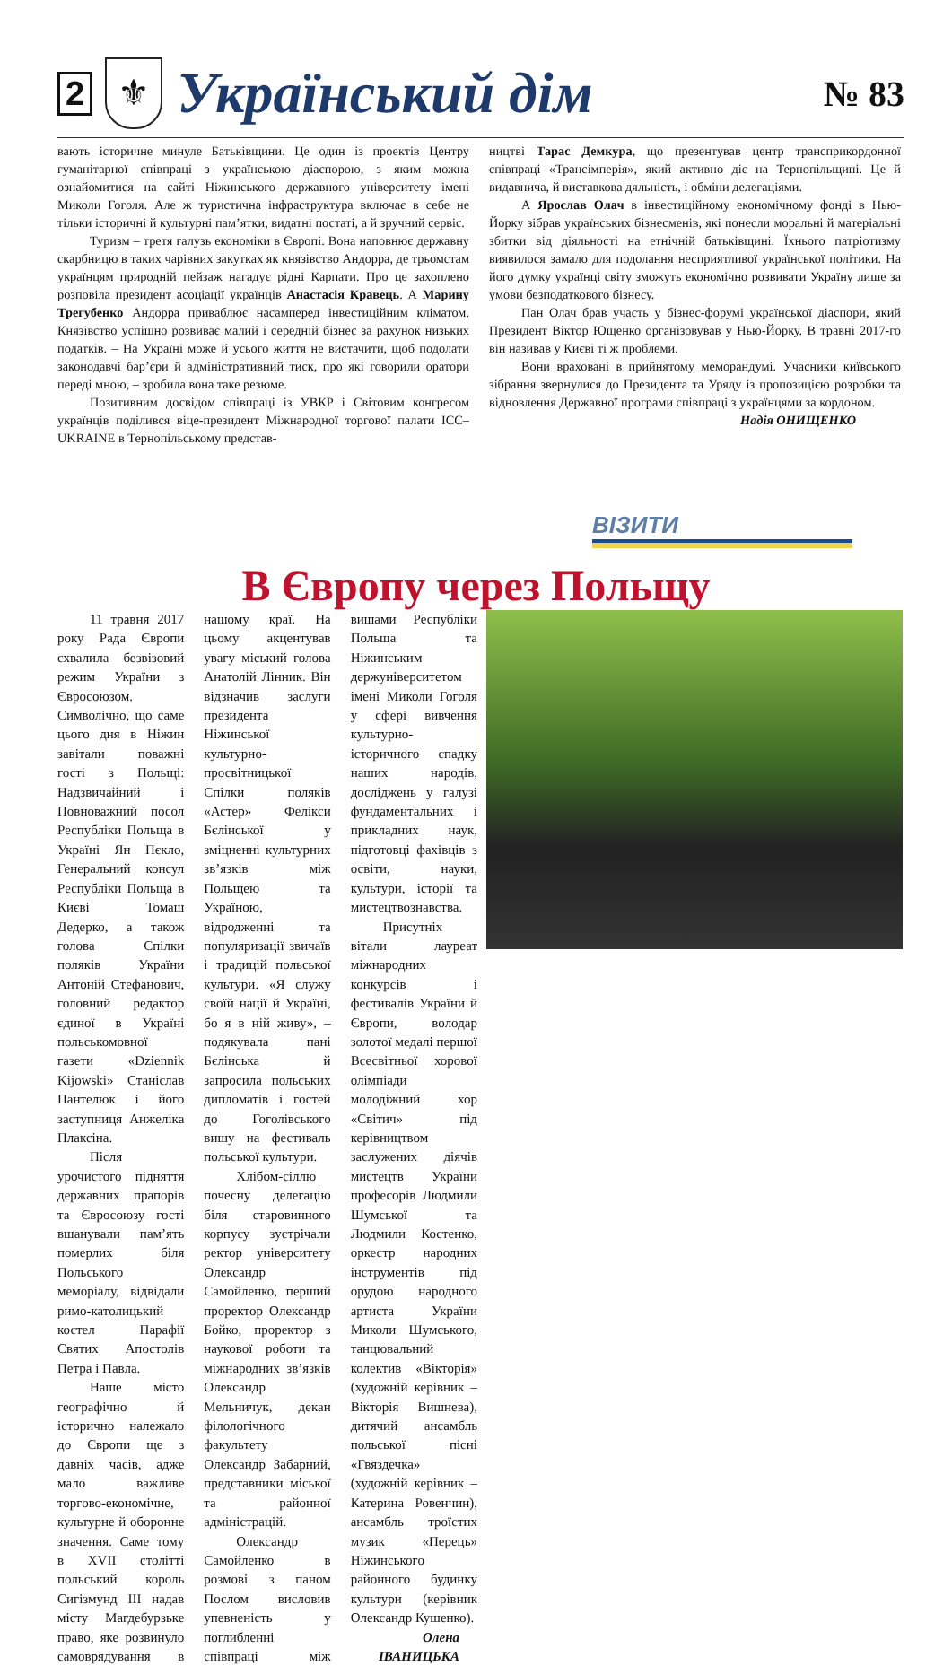2 ⚜ Український дім № 83
вають історичне минуле Батьківщини. Це один із проектів Центру гуманітарної співпраці з українською діаспорою, з яким можна ознайомитися на сайті Ніжинського державного університету імені Миколи Гоголя. Але ж туристична інфраструктура включає в себе не тільки історичні й культурні пам’ятки, видатні постаті, а й зручний сервіс.
Туризм – третя галузь економіки в Європі. Вона наповнює державну скарбницю в таких чарівних закутках як князівство Андорра, де трьомстам українцям природній пейзаж нагадує рідні Карпати. Про це захоплено розповіла президент асоціації українців Анастасія Кравець. А Марину Трегубенко Андорра приваблює насамперед інвестиційним кліматом. Князівство успішно розвиває малий і середній бізнес за рахунок низьких податків. – На Україні може й усього життя не вистачити, щоб подолати законодавчі бар’єри й адміністративний тиск, про які говорили оратори переді мною, – зробила вона таке резюме.
Позитивним досвідом співпраці із УВКР і Світовим конгресом українців поділився віце-президент Міжнародної торгової палати ICC–UKRAINE в Тернопільському представ-
ництві Тарас Демкура, що презентував центр трансприкордонної співпраці «Трансімперія», який активно діє на Тернопільщині. Це й видавнича, й виставкова дяльність, і обміни делегаціями.
А Ярослав Олач в інвестиційному економічному фонді в Нью-Йорку зібрав українських бізнесменів, які понесли моральні й матеріальні збитки від діяльності на етнічній батьківщині. Їхнього патріотизму виявилося замало для подолання несприятливої української політики. На його думку українці світу зможуть економічно розвивати Україну лише за умови безподаткового бізнесу.
Пан Олач брав участь у бізнес-форумі української діаспори, який Президент Віктор Ющенко організовував у Нью-Йорку. В травні 2017-го він називав у Києві ті ж проблеми.
Вони враховані в прийнятому меморандумі. Учасники київського зібрання звернулися до Президента та Уряду із пропозицією розробки та відновлення Державної програми співпраці з українцями за кордоном.
Надія ОНИЩЕНКО
ВІЗИТИ
В Європу через Польщу
11 травня 2017 року Рада Європи схвалила безвізовий режим України з Євросоюзом. Символічно, що саме цього дня в Ніжин завітали поважні гості з Польщі: Надзвичайний і Повноважний посол Республіки Польща в Україні Ян Пєкло, Генеральний консул Республіки Польща в Києві Томаш Дедерко, а також голова Спілки поляків України Антоній Стефанович, головний редактор єдиної в Україні польськомовної газети «Dziennik Kijowski» Станіслав Пантелюк і його заступниця Анжеліка Плаксіна.
Після урочистого підняття державних прапорів та Євросоюзу гості вшанували пам’ять померлих біля Польського меморіалу, відвідали римо-католицький костел Парафії Святих Апостолів Петра і Павла.
Наше місто географічно й історично належало до Європи ще з давніх часів, адже мало важливе торгово-економічне, культурне й оборонне значення. Саме тому в XVII столітті польський король Сигізмунд III надав місту Магдебурзьке право, яке розвинуло самоврядування в нашому краї. На цьому акцентував увагу міський голова Анатолій Лінник. Він відзначив заслуги президента Ніжинської культурно-просвітницької Спілки поляків «Астер» Фелікси Бєлінської у зміцненні культурних зв’язків між Польщею та Україною, відродженні та популяризації звичаїв і традицій польської культури. «Я служу своїй нації й Україні, бо я в ній живу», – подякувала пані Бєлінська й запросила польських дипломатів і гостей до Гоголівського вишу на фестиваль польської культури.
Хлібом-сіллю почесну делегацію біля старовинного корпусу зустрічали ректор університету Олександр Самойленко, перший проректор Олександр Бойко, проректор з наукової роботи та міжнародних зв’язків Олександр Мельничук, декан філологічного факультету Олександр Забарний, представники міської та районної адміністрацій.
Олександр Самойленко в розмові з паном Послом висловив упевненість у поглибленні співпраці між вишами Республіки Польща та Ніжинським держуніверситетом імені Миколи Гоголя у сфері вивчення культурно-історичного спадку наших народів, досліджень у галузі фундаментальних і прикладних наук, підготовці фахівців з освіти, науки, культури, історії та мистецтвознавства.
Присутніх вітали лауреат міжнародних конкурсів і фестивалів України й Європи, володар золотої медалі першої Всесвітньої хорової олімпіади молодіжний хор «Світич» під керівництвом заслужених діячів мистецтв України професорів Людмили Шумської та Людмили Костенко, оркестр народних інструментів під орудою народного артиста України Миколи Шумського, танцювальний колектив «Вікторія» (художній керівник – Вікторія Вишнева), дитячий ансамбль польської пісні «Гвяздечка» (художній керівник – Катерина Ровенчин), ансамбль троїстих музик «Перець» Ніжинського районного будинку культури (керівник Олександр Кушенко).
Олена ІВАНИЦЬКА